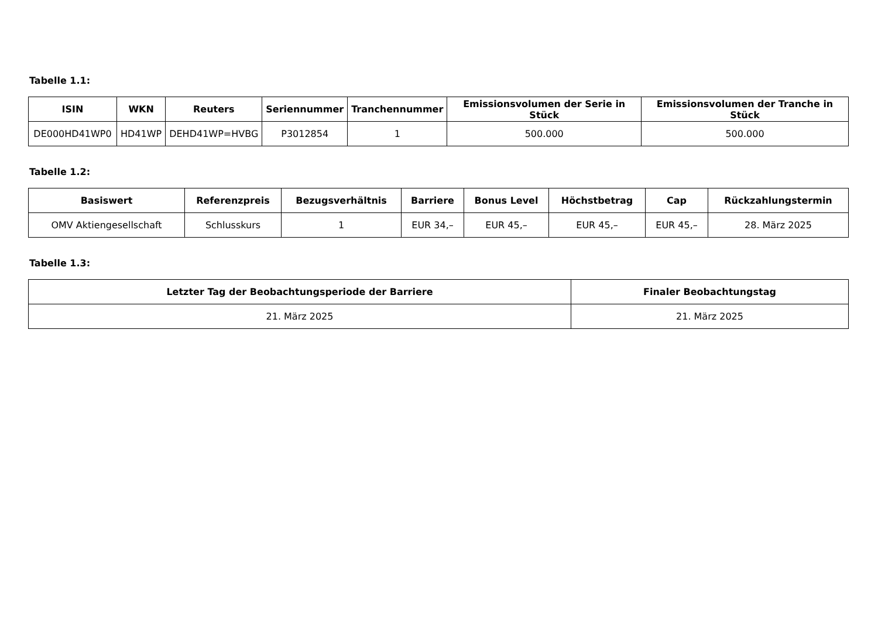Tabelle 1.1:
| ISIN | WKN | Reuters | Seriennummer | Tranchennummer | Emissionsvolumen der Serie in Stück | Emissionsvolumen der Tranche in Stück |
| --- | --- | --- | --- | --- | --- | --- |
| DE000HD41WP0 | HD41WP | DEHD41WP=HVBG | P3012854 | 1 | 500.000 | 500.000 |
Tabelle 1.2:
| Basiswert | Referenzpreis | Bezugsverhältnis | Barriere | Bonus Level | Höchstbetrag | Cap | Rückzahlungstermin |
| --- | --- | --- | --- | --- | --- | --- | --- |
| OMV Aktiengesellschaft | Schlusskurs | 1 | EUR 34,– | EUR 45,– | EUR 45,– | EUR 45,– | 28. März 2025 |
Tabelle 1.3:
| Letzter Tag der Beobachtungsperiode der Barriere | Finaler Beobachtungstag |
| --- | --- |
| 21. März 2025 | 21. März 2025 |